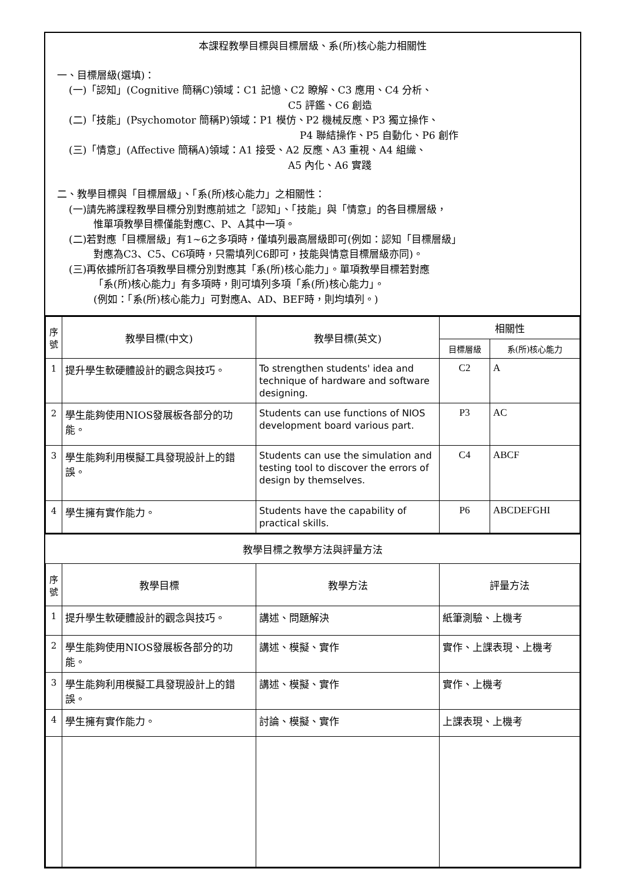本課程教學目標與目標層級、系(所)核心能力相關性
一、目標層級(選填)：
(一)「認知」(Cognitive 簡稱C)領域：C1 記憶、C2 瞭解、C3 應用、C4 分析、
C5 評鑑、C6 創造
(二)「技能」(Psychomotor 簡稱P)領域：P1 模仿、P2 機械反應、P3 獨立操作、
P4 聯結操作、P5 自動化、P6 創作
(三)「情意」(Affective 簡稱A)領域：A1 接受、A2 反應、A3 重視、A4 組織、
A5 內化、A6 實踐
二、教學目標與「目標層級」、「系(所)核心能力」之相關性：
(一)請先將課程教學目標分別對應前述之「認知」、「技能」與「情意」的各目標層級，
惟單項教學目標僅能對應C、P、A其中一項。
(二)若對應「目標層級」有1~6之多項時，僅填列最高層級即可(例如：認知「目標層級」
對應為C3、C5、C6項時，只需填列C6即可，技能與情意目標層級亦同)。
(三)再依據所訂各項教學目標分別對應其「系(所)核心能力」。單項教學目標若對應
「系(所)核心能力」有多項時，則可填列多項「系(所)核心能力」。
(例如：「系(所)核心能力」可對應A、AD、BEF時，則均填列。)
| 序 號 | 教學目標(中文) | 教學目標(英文) | 相關性 | |
| --- | --- | --- | --- | --- |
| | | | 目標層級 | 系(所)核心能力 |
| 1 | 提升學生軟硬體設計的觀念與技巧。 | To strengthen students' idea and technique of hardware and software designing. | C2 | A |
| 2 | 學生能夠使用NIOS發展板各部分的功能。 | Students can use functions of NIOS development board various part. | P3 | AC |
| 3 | 學生能夠利用模擬工具發現設計上的錯誤。 | Students can use the simulation and testing tool to discover the errors of design by themselves. | C4 | ABCF |
| 4 | 學生擁有實作能力。 | Students have the capability of practical skills. | P6 | ABCDEFGHI |
教學目標之教學方法與評量方法
| 序 號 | 教學目標 | 教學方法 | 評量方法 |
| --- | --- | --- | --- |
| 1 | 提升學生軟硬體設計的觀念與技巧。 | 講述、問題解決 | 紙筆測驗、上機考 |
| 2 | 學生能夠使用NIOS發展板各部分的功能。 | 講述、模擬、實作 | 實作、上課表現、上機考 |
| 3 | 學生能夠利用模擬工具發現設計上的錯誤。 | 講述、模擬、實作 | 實作、上機考 |
| 4 | 學生擁有實作能力。 | 討論、模擬、實作 | 上課表現、上機考 |